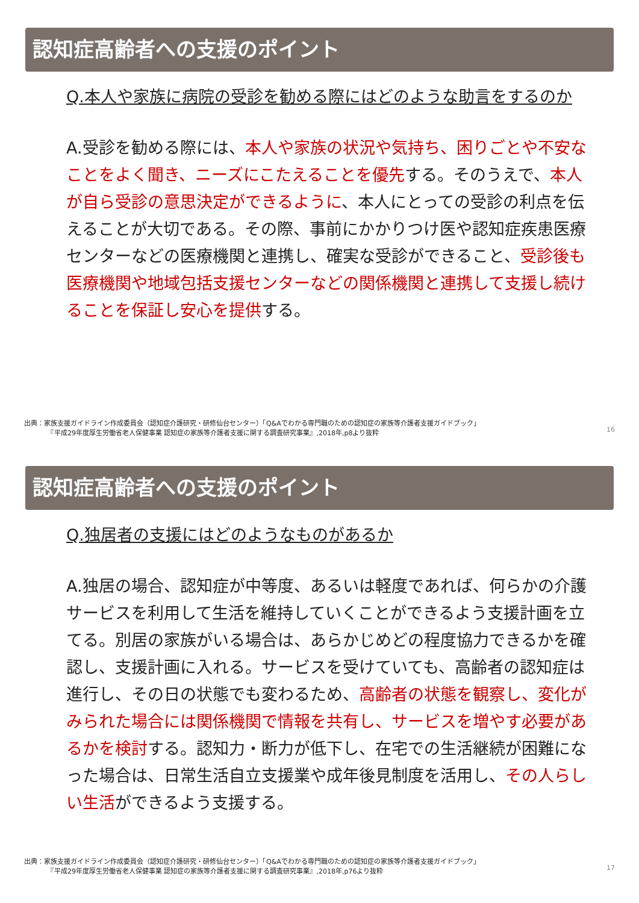認知症高齢者への支援のポイント
Q.本人や家族に病院の受診を勧める際にはどのような助言をするのか
A.受診を勧める際には、本人や家族の状況や気持ち、困りごとや不安なことをよく聞き、ニーズにこたえることを優先する。そのうえで、本人が自ら受診の意思決定ができるように、本人にとっての受診の利点を伝えることが大切である。その際、事前にかかりつけ医や認知症疾患医療センターなどの医療機関と連携し、確実な受診ができること、受診後も医療機関や地域包括支援センターなどの関係機関と連携して支援し続けることを保証し安心を提供する。
出典：家族支援ガイドライン作成委員会（認知症介護研究・研修仙台センター）「Q&Aでわかる専門職のための認知症の家族等介護者支援ガイドブック」
　　　　『平成29年度厚生労働省老人保健事業 認知症の家族等介護者支援に関する調査研究事業』,2018年,p8より抜粋
16
認知症高齢者への支援のポイント
Q.独居者の支援にはどのようなものがあるか
A.独居の場合、認知症が中等度、あるいは軽度であれば、何らかの介護サービスを利用して生活を維持していくことができるよう支援計画を立てる。別居の家族がいる場合は、あらかじめどの程度協力できるかを確認し、支援計画に入れる。サービスを受けていても、高齢者の認知症は進行し、その日の状態でも変わるため、高齢者の状態を観察し、変化がみられた場合には関係機関で情報を共有し、サービスを増やす必要があるかを検討する。認知力・断力が低下し、在宅での生活継続が困難になった場合は、日常生活自立支援業や成年後見制度を活用し、その人らしい生活ができるよう支援する。
出典：家族支援ガイドライン作成委員会（認知症介護研究・研修仙台センター）「Q&Aでわかる専門職のための認知症の家族等介護者支援ガイドブック」
　　　　『平成29年度厚生労働省老人保健事業 認知症の家族等介護者支援に関する調査研究事業』,2018年,p76より抜粋
17